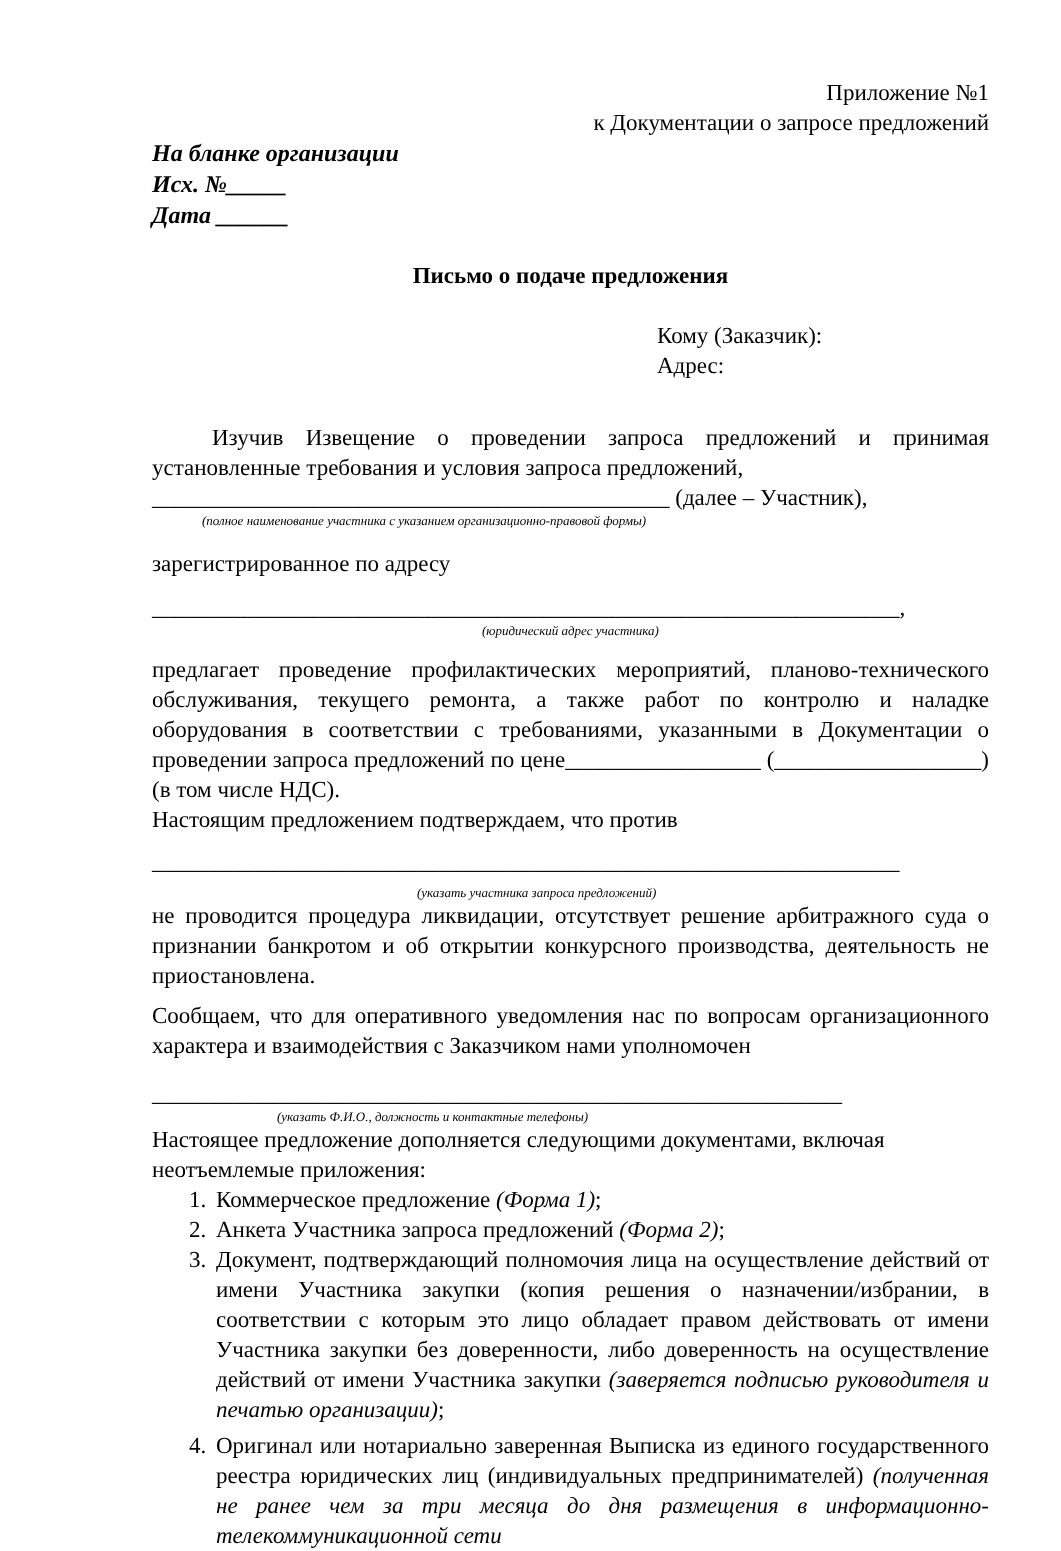Приложение №1
к Документации о запросе предложений
На бланке организации
Исх. №_____
Дата ______
Письмо о подаче предложения
Кому (Заказчик):
Адрес:
Изучив Извещение о проведении запроса предложений и принимая установленные требования и условия запроса предложений,
_____________________________________________ (далее – Участник),
(полное наименование участника с указанием организационно-правовой формы)
зарегистрированное по адресу
_________________________________________________________________,
(юридический адрес участника)
предлагает проведение профилактических мероприятий, планово-технического обслуживания, текущего ремонта, а также работ по контролю и наладке оборудования в соответствии с требованиями, указанными в Документации о проведении запроса предложений по цене_________________ (__________________) (в том числе НДС).
Настоящим предложением подтверждаем, что против
_________________________________________________________________
(указать участника запроса предложений)
не проводится процедура ликвидации, отсутствует решение арбитражного суда о признании банкротом и об открытии конкурсного производства, деятельность не приостановлена.
Сообщаем, что для оперативного уведомления нас по вопросам организационного характера и взаимодействия с Заказчиком нами уполномочен
____________________________________________________________
(указать Ф.И.О., должность и контактные телефоны)
Настоящее предложение дополняется следующими документами, включая неотъемлемые приложения:
1. Коммерческое предложение (Форма 1);
2. Анкета Участника запроса предложений (Форма 2);
3. Документ, подтверждающий полномочия лица на осуществление действий от имени Участника закупки (копия решения о назначении/избрании, в соответствии с которым это лицо обладает правом действовать от имени Участника закупки без доверенности, либо доверенность на осуществление действий от имени Участника закупки (заверяется подписью руководителя и печатью организации);
4. Оригинал или нотариально заверенная Выписка из единого государственного реестра юридических лиц (индивидуальных предпринимателей) (полученная не ранее чем за три месяца до дня размещения в информационно-телекоммуникационной сети